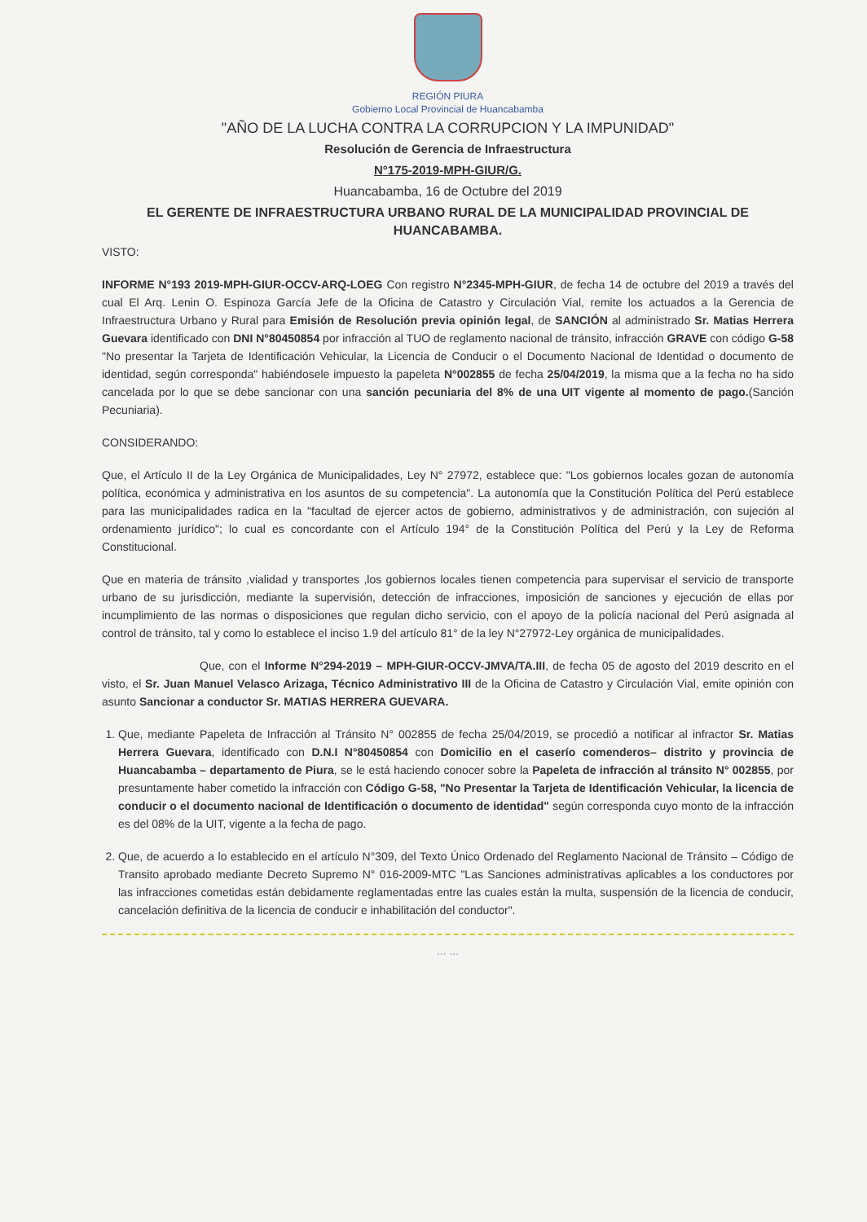REGIÓN PIURA
Gobierno Local Provincial de Huancabamba
"AÑO DE LA LUCHA CONTRA LA CORRUPCION Y LA IMPUNIDAD"
Resolución de Gerencia de Infraestructura
N°175-2019-MPH-GIUR/G.
Huancabamba, 16 de Octubre del 2019
EL GERENTE DE INFRAESTRUCTURA URBANO RURAL DE LA MUNICIPALIDAD PROVINCIAL DE HUANCABAMBA.
VISTO:
INFORME N°193 2019-MPH-GIUR-OCCV-ARQ-LOEG Con registro N°2345-MPH-GIUR, de fecha 14 de octubre del 2019 a través del cual El Arq. Lenin O. Espinoza García Jefe de la Oficina de Catastro y Circulación Vial, remite los actuados a la Gerencia de Infraestructura Urbano y Rural para Emisión de Resolución previa opinión legal, de SANCIÓN al administrado Sr. Matias Herrera Guevara identificado con DNI N°80450854 por infracción al TUO de reglamento nacional de tránsito, infracción GRAVE con código G-58 "No presentar la Tarjeta de Identificación Vehicular, la Licencia de Conducir o el Documento Nacional de Identidad o documento de identidad, según corresponda" habiéndosele impuesto la papeleta N°002855 de fecha 25/04/2019, la misma que a la fecha no ha sido cancelada por lo que se debe sancionar con una sanción pecuniaria del 8% de una UIT vigente al momento de pago.(Sanción Pecuniaria).
CONSIDERANDO:
Que, el Artículo II de la Ley Orgánica de Municipalidades, Ley N° 27972, establece que: "Los gobiernos locales gozan de autonomía política, económica y administrativa en los asuntos de su competencia". La autonomía que la Constitución Política del Perú establece para las municipalidades radica en la "facultad de ejercer actos de gobierno, administrativos y de administración, con sujeción al ordenamiento jurídico"; lo cual es concordante con el Artículo 194° de la Constitución Política del Perú y la Ley de Reforma Constitucional.
Que en materia de tránsito ,vialidad y transportes ,los gobiernos locales tienen competencia para supervisar el servicio de transporte urbano de su jurisdicción, mediante la supervisión, detección de infracciones, imposición de sanciones y ejecución de ellas por incumplimiento de las normas o disposiciones que regulan dicho servicio, con el apoyo de la policía nacional del Perú asignada al control de tránsito, tal y como lo establece el inciso 1.9 del artículo 81° de la ley N°27972-Ley orgánica de municipalidades.
Que, con el Informe N°294-2019 – MPH-GIUR-OCCV-JMVA/TA.III, de fecha 05 de agosto del 2019 descrito en el visto, el Sr. Juan Manuel Velasco Arizaga, Técnico Administrativo III de la Oficina de Catastro y Circulación Vial, emite opinión con asunto Sancionar a conductor Sr. MATIAS HERRERA GUEVARA.
1. Que, mediante Papeleta de Infracción al Tránsito N° 002855 de fecha 25/04/2019, se procedió a notificar al infractor Sr. Matias Herrera Guevara, identificado con D.N.I N°80450854 con Domicilio en el caserío comenderos– distrito y provincia de Huancabamba – departamento de Piura, se le está haciendo conocer sobre la Papeleta de infracción al tránsito N° 002855, por presuntamente haber cometido la infracción con Código G-58, "No Presentar la Tarjeta de Identificación Vehicular, la licencia de conducir o el documento nacional de Identificación o documento de identidad" según corresponda cuyo monto de la infracción es del 08% de la UIT, vigente a la fecha de pago.
2. Que, de acuerdo a lo establecido en el artículo N°309, del Texto Único Ordenado del Reglamento Nacional de Tránsito – Código de Transito aprobado mediante Decreto Supremo N° 016-2009-MTC "Las Sanciones administrativas aplicables a los conductores por las infracciones cometidas están debidamente reglamentadas entre las cuales están la multa, suspensión de la licencia de conducir, cancelación definitiva de la licencia de conducir e inhabilitación del conductor".
... ...